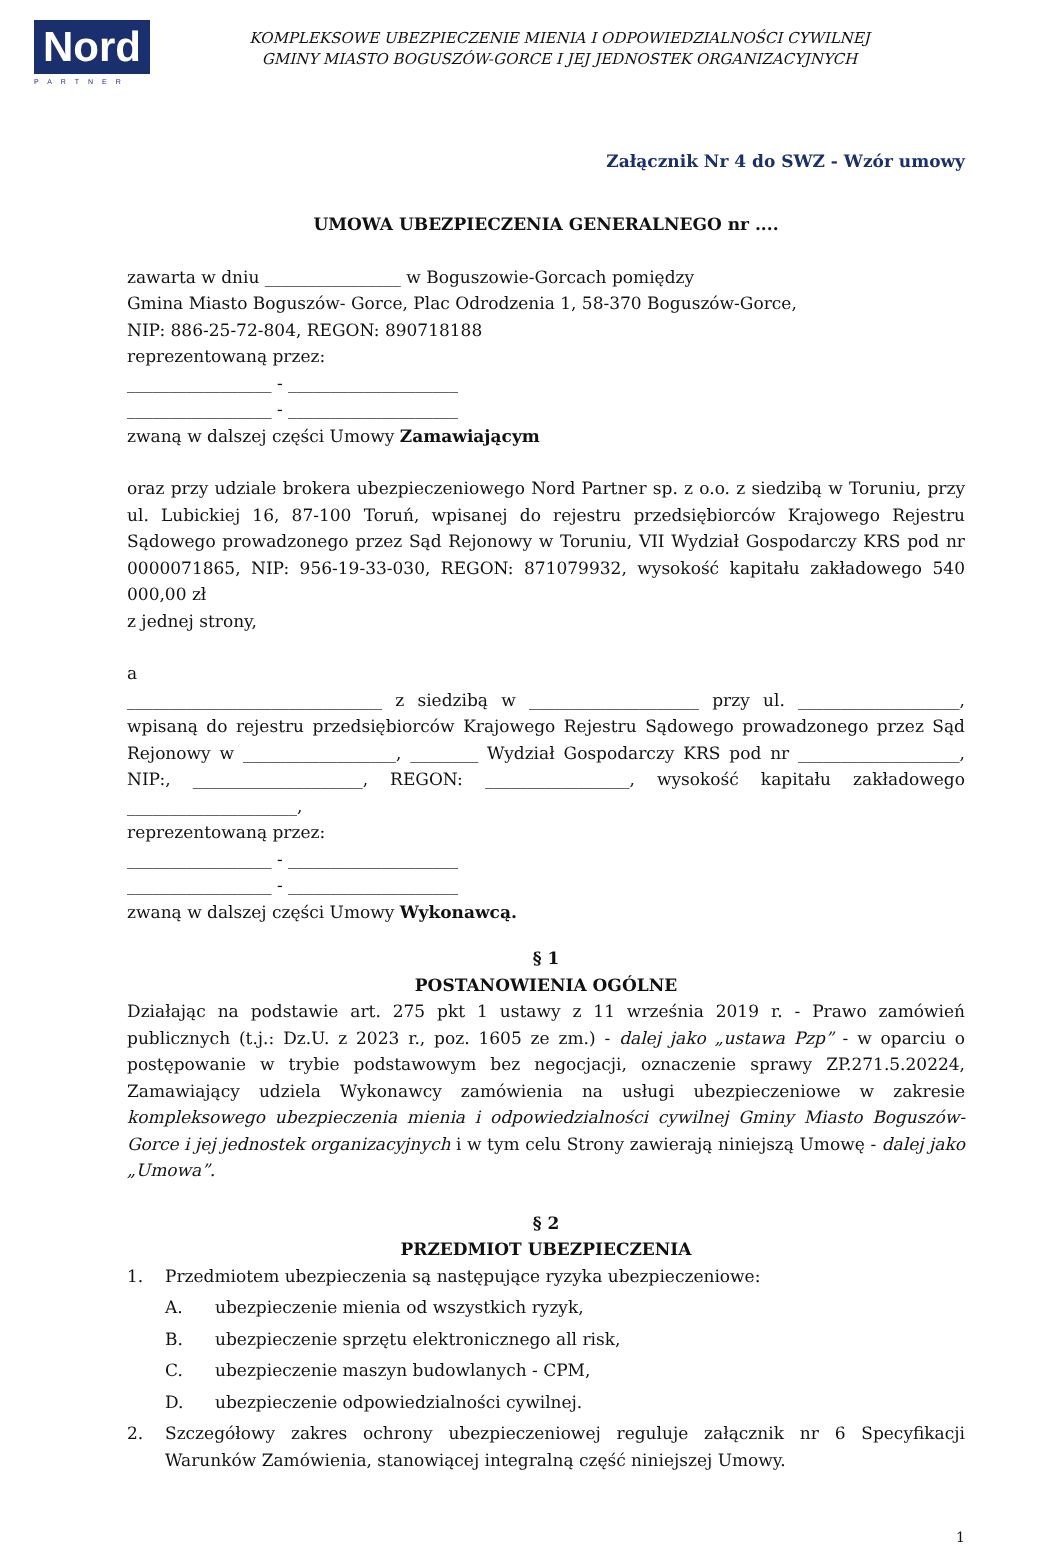Nord
PARTNER
KOMPLEKSOWE UBEZPIECZENIE MIENIA I ODPOWIEDZIALNOŚCI CYWILNEJ
GMINY MIASTO BOGUSZÓW-GORCE I JEJ JEDNOSTEK ORGANIZACYJNYCH
Załącznik Nr 4 do SWZ - Wzór umowy
UMOWA UBEZPIECZENIA GENERALNEGO nr ....
zawarta w dniu ________________ w Boguszowie-Gorcach pomiędzy
Gmina Miasto Boguszów- Gorce, Plac Odrodzenia 1, 58-370 Boguszów-Gorce,
NIP: 886-25-72-804, REGON: 890718188
reprezentowaną przez:
_________________ - ____________________
_________________ - ____________________
zwaną w dalszej części Umowy Zamawiającym
oraz przy udziale brokera ubezpieczeniowego Nord Partner sp. z o.o. z siedzibą w Toruniu, przy ul. Lubickiej 16, 87-100 Toruń, wpisanej do rejestru przedsiębiorców Krajowego Rejestru Sądowego prowadzonego przez Sąd Rejonowy w Toruniu, VII Wydział Gospodarczy KRS pod nr 0000071865, NIP: 956-19-33-030, REGON: 871079932, wysokość kapitału zakładowego 540 000,00 zł
z jednej strony,
a
______________________________ z siedzibą w ____________________ przy ul. ___________________, wpisaną do rejestru przedsiębiorców Krajowego Rejestru Sądowego prowadzonego przez Sąd Rejonowy w __________________, ________ Wydział Gospodarczy KRS pod nr ___________________, NIP:, ____________________, REGON: _________________, wysokość kapitału zakładowego ____________________,
reprezentowaną przez:
_________________ - ____________________
_________________ - ____________________
zwaną w dalszej części Umowy Wykonawcą.
§ 1
POSTANOWIENIA OGÓLNE
Działając na podstawie art. 275 pkt 1 ustawy z 11 września 2019 r. - Prawo zamówień publicznych (t.j.: Dz.U. z 2023 r., poz. 1605 ze zm.) - dalej jako „ustawa Pzp” - w oparciu o postępowanie w trybie podstawowym bez negocjacji, oznaczenie sprawy ZP.271.5.20224, Zamawiający udziela Wykonawcy zamówienia na usługi ubezpieczeniowe w zakresie kompleksowego ubezpieczenia mienia i odpowiedzialności cywilnej Gminy Miasto Boguszów-Gorce i jej jednostek organizacyjnych i w tym celu Strony zawierają niniejszą Umowę - dalej jako „Umowa”.
§ 2
PRZEDMIOT UBEZPIECZENIA
1. Przedmiotem ubezpieczenia są następujące ryzyka ubezpieczeniowe:
A. ubezpieczenie mienia od wszystkich ryzyk,
B. ubezpieczenie sprzętu elektronicznego all risk,
C. ubezpieczenie maszyn budowlanych - CPM,
D. ubezpieczenie odpowiedzialności cywilnej.
2. Szczegółowy zakres ochrony ubezpieczeniowej reguluje załącznik nr 6 Specyfikacji Warunków Zamówienia, stanowiącej integralną część niniejszej Umowy.
1